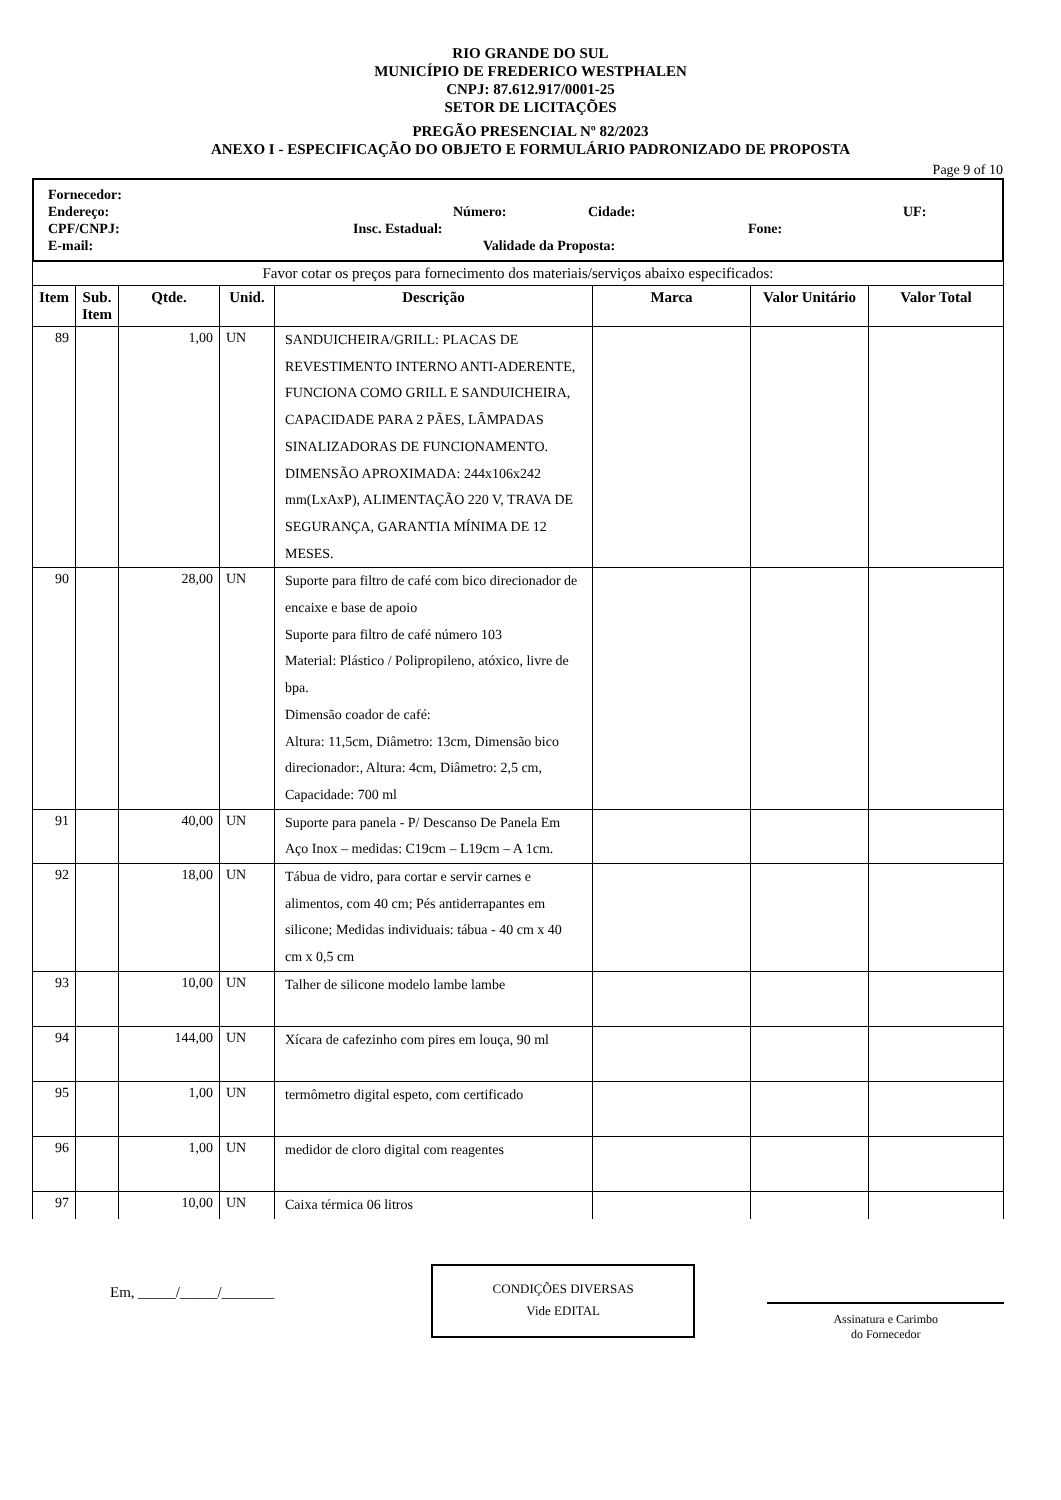RIO GRANDE DO SUL
MUNICÍPIO DE FREDERICO WESTPHALEN
CNPJ: 87.612.917/0001-25
SETOR DE LICITAÇÕES
PREGÃO PRESENCIAL Nº 82/2023
ANEXO I - ESPECIFICAÇÃO DO OBJETO E FORMULÁRIO PADRONIZADO DE PROPOSTA
Page 9 of 10
Fornecedor:
Endereço: Número: Cidade: UF:
CPF/CNPJ: Insc. Estadual: Fone:
E-mail: Validade da Proposta:
| Favor cotar os preços para fornecimento dos materiais/serviços abaixo especificados: | | | | | | | |
| Item | Sub. Item | Qtde. | Unid. | Descrição | Marca | Valor Unitário | Valor Total |
| 89 | | 1,00 | UN | SANDUICHEIRA/GRILL: PLACAS DE REVESTIMENTO INTERNO ANTI-ADERENTE, FUNCIONA COMO GRILL E SANDUICHEIRA, CAPACIDADE PARA 2 PÃES, LÂMPADAS SINALIZADORAS DE FUNCIONAMENTO. DIMENSÃO APROXIMADA: 244x106x242 mm(LxAxP), ALIMENTAÇÃO 220 V, TRAVA DE SEGURANÇA, GARANTIA MÍNIMA DE 12 MESES. | | | |
| 90 | | 28,00 | UN | Suporte para filtro de café com bico direcionador de encaixe e base de apoio Suporte para filtro de café número 103 Material: Plástico / Polipropileno, atóxico, livre de bpa. Dimensão coador de café: Altura: 11,5cm, Diâmetro: 13cm, Dimensão bico direcionador:, Altura: 4cm, Diâmetro: 2,5 cm, Capacidade: 700 ml | | | |
| 91 | | 40,00 | UN | Suporte para panela - P/ Descanso De Panela Em Aço Inox – medidas: C19cm – L19cm – A 1cm. | | | |
| 92 | | 18,00 | UN | Tábua de vidro, para cortar e servir carnes e alimentos, com 40 cm; Pés antiderrapantes em silicone; Medidas individuais: tábua - 40 cm x 40 cm x 0,5 cm | | | |
| 93 | | 10,00 | UN | Talher de silicone modelo lambe lambe | | | |
| 94 | | 144,00 | UN | Xícara de cafezinho com pires em louça, 90 ml | | | |
| 95 | | 1,00 | UN | termômetro digital espeto, com certificado | | | |
| 96 | | 1,00 | UN | medidor de cloro digital com reagentes | | | |
| 97 | | 10,00 | UN | Caixa térmica 06 litros | | | |
Em, _____/_____/_______
CONDIÇÕES DIVERSAS
Vide EDITAL
Assinatura e Carimbo
do Fornecedor